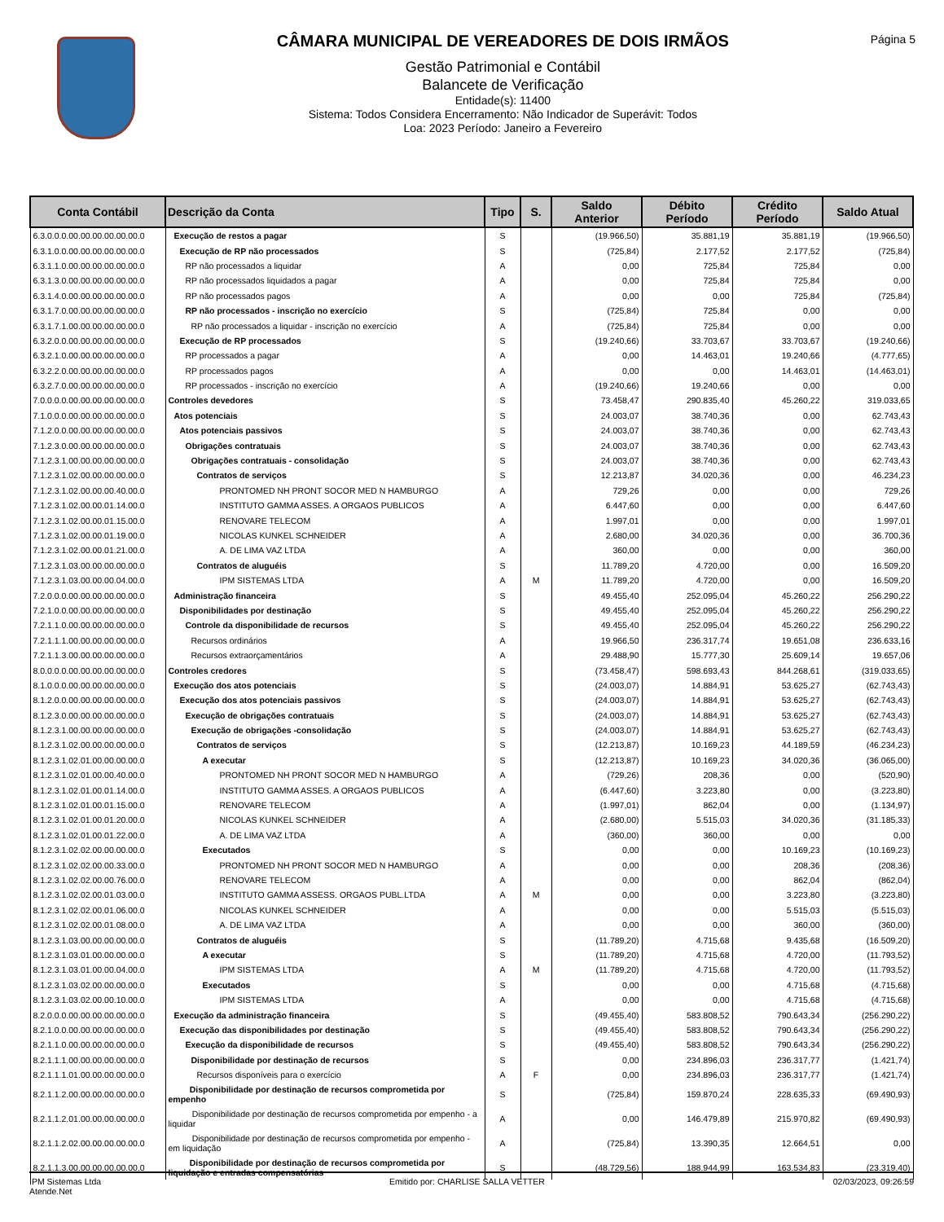CÂMARA MUNICIPAL DE VEREADORES DE DOIS IRMÃOS
Gestão Patrimonial e Contábil
Balancete de Verificação
Entidade(s): 11400
Sistema: Todos Considera Encerramento: Não Indicador de Superávit: Todos
Loa: 2023 Período: Janeiro a Fevereiro
Página 5
| Conta Contábil | Descrição da Conta | Tipo | S. | Saldo Anterior | Débito Período | Crédito Período | Saldo Atual |
| --- | --- | --- | --- | --- | --- | --- | --- |
| 6.3.0.0.0.00.00.00.00.00.00.0 | Execução de restos a pagar | S | | (19.966,50) | 35.881,19 | 35.881,19 | (19.966,50) |
| 6.3.1.0.0.00.00.00.00.00.00.0 | Execução de RP não processados | S | | (725,84) | 2.177,52 | 2.177,52 | (725,84) |
| 6.3.1.1.0.00.00.00.00.00.00.0 | RP não processados a liquidar | A | | 0,00 | 725,84 | 725,84 | 0,00 |
| 6.3.1.3.0.00.00.00.00.00.00.0 | RP não processados liquidados a pagar | A | | 0,00 | 725,84 | 725,84 | 0,00 |
| 6.3.1.4.0.00.00.00.00.00.00.0 | RP não processados pagos | A | | 0,00 | 0,00 | 725,84 | (725,84) |
| 6.3.1.7.0.00.00.00.00.00.00.0 | RP não processados - inscrição no exercício | S | | (725,84) | 725,84 | 0,00 | 0,00 |
| 6.3.1.7.1.00.00.00.00.00.00.0 | RP não processados a liquidar - inscrição no exercício | A | | (725,84) | 725,84 | 0,00 | 0,00 |
| 6.3.2.0.0.00.00.00.00.00.00.0 | Execução de RP processados | S | | (19.240,66) | 33.703,67 | 33.703,67 | (19.240,66) |
| 6.3.2.1.0.00.00.00.00.00.00.0 | RP processados a pagar | A | | 0,00 | 14.463,01 | 19.240,66 | (4.777,65) |
| 6.3.2.2.0.00.00.00.00.00.00.0 | RP processados pagos | A | | 0,00 | 0,00 | 14.463,01 | (14.463,01) |
| 6.3.2.7.0.00.00.00.00.00.00.0 | RP processados - inscrição no exercício | A | | (19.240,66) | 19.240,66 | 0,00 | 0,00 |
| 7.0.0.0.0.00.00.00.00.00.00.0 | Controles devedores | S | | 73.458,47 | 290.835,40 | 45.260,22 | 319.033,65 |
| 7.1.0.0.0.00.00.00.00.00.00.0 | Atos potenciais | S | | 24.003,07 | 38.740,36 | 0,00 | 62.743,43 |
| 7.1.2.0.0.00.00.00.00.00.00.0 | Atos potenciais passivos | S | | 24.003,07 | 38.740,36 | 0,00 | 62.743,43 |
| 7.1.2.3.0.00.00.00.00.00.00.0 | Obrigações contratuais | S | | 24.003,07 | 38.740,36 | 0,00 | 62.743,43 |
| 7.1.2.3.1.00.00.00.00.00.00.0 | Obrigações contratuais - consolidação | S | | 24.003,07 | 38.740,36 | 0,00 | 62.743,43 |
| 7.1.2.3.1.02.00.00.00.00.00.0 | Contratos de serviços | S | | 12.213,87 | 34.020,36 | 0,00 | 46.234,23 |
| 7.1.2.3.1.02.00.00.00.40.00.0 | PRONTOMED NH PRONT SOCOR MED N HAMBURGO | A | | 729,26 | 0,00 | 0,00 | 729,26 |
| 7.1.2.3.1.02.00.00.01.14.00.0 | INSTITUTO GAMMA ASSES. A ORGAOS PUBLICOS | A | | 6.447,60 | 0,00 | 0,00 | 6.447,60 |
| 7.1.2.3.1.02.00.00.01.15.00.0 | RENOVARE TELECOM | A | | 1.997,01 | 0,00 | 0,00 | 1.997,01 |
| 7.1.2.3.1.02.00.00.01.19.00.0 | NICOLAS KUNKEL SCHNEIDER | A | | 2.680,00 | 34.020,36 | 0,00 | 36.700,36 |
| 7.1.2.3.1.02.00.00.01.21.00.0 | A. DE LIMA VAZ LTDA | A | | 360,00 | 0,00 | 0,00 | 360,00 |
| 7.1.2.3.1.03.00.00.00.00.00.0 | Contratos de aluguéis | S | | 11.789,20 | 4.720,00 | 0,00 | 16.509,20 |
| 7.1.2.3.1.03.00.00.00.04.00.0 | IPM SISTEMAS LTDA | A | M | 11.789,20 | 4.720,00 | 0,00 | 16.509,20 |
| 7.2.0.0.0.00.00.00.00.00.00.0 | Administração financeira | S | | 49.455,40 | 252.095,04 | 45.260,22 | 256.290,22 |
| 7.2.1.0.0.00.00.00.00.00.00.0 | Disponibilidades por destinação | S | | 49.455,40 | 252.095,04 | 45.260,22 | 256.290,22 |
| 7.2.1.1.0.00.00.00.00.00.00.0 | Controle da disponibilidade de recursos | S | | 49.455,40 | 252.095,04 | 45.260,22 | 256.290,22 |
| 7.2.1.1.1.00.00.00.00.00.00.0 | Recursos ordinários | A | | 19.966,50 | 236.317,74 | 19.651,08 | 236.633,16 |
| 7.2.1.1.3.00.00.00.00.00.00.0 | Recursos extraorçamentários | A | | 29.488,90 | 15.777,30 | 25.609,14 | 19.657,06 |
| 8.0.0.0.0.00.00.00.00.00.00.0 | Controles credores | S | | (73.458,47) | 598.693,43 | 844.268,61 | (319.033,65) |
| 8.1.0.0.0.00.00.00.00.00.00.0 | Execução dos atos potenciais | S | | (24.003,07) | 14.884,91 | 53.625,27 | (62.743,43) |
| 8.1.2.0.0.00.00.00.00.00.00.0 | Execução dos atos potenciais passivos | S | | (24.003,07) | 14.884,91 | 53.625,27 | (62.743,43) |
| 8.1.2.3.0.00.00.00.00.00.00.0 | Execução de obrigações contratuais | S | | (24.003,07) | 14.884,91 | 53.625,27 | (62.743,43) |
| 8.1.2.3.1.00.00.00.00.00.00.0 | Execução de obrigações -consolidação | S | | (24.003,07) | 14.884,91 | 53.625,27 | (62.743,43) |
| 8.1.2.3.1.02.00.00.00.00.00.0 | Contratos de serviços | S | | (12.213,87) | 10.169,23 | 44.189,59 | (46.234,23) |
| 8.1.2.3.1.02.01.00.00.00.00.0 | A executar | S | | (12.213,87) | 10.169,23 | 34.020,36 | (36.065,00) |
| 8.1.2.3.1.02.01.00.00.40.00.0 | PRONTOMED NH PRONT SOCOR MED N HAMBURGO | A | | (729,26) | 208,36 | 0,00 | (520,90) |
| 8.1.2.3.1.02.01.00.01.14.00.0 | INSTITUTO GAMMA ASSES. A ORGAOS PUBLICOS | A | | (6.447,60) | 3.223,80 | 0,00 | (3.223,80) |
| 8.1.2.3.1.02.01.00.01.15.00.0 | RENOVARE TELECOM | A | | (1.997,01) | 862,04 | 0,00 | (1.134,97) |
| 8.1.2.3.1.02.01.00.01.20.00.0 | NICOLAS KUNKEL SCHNEIDER | A | | (2.680,00) | 5.515,03 | 34.020,36 | (31.185,33) |
| 8.1.2.3.1.02.01.00.01.22.00.0 | A. DE LIMA VAZ LTDA | A | | (360,00) | 360,00 | 0,00 | 0,00 |
| 8.1.2.3.1.02.02.00.00.00.00.0 | Executados | S | | 0,00 | 0,00 | 10.169,23 | (10.169,23) |
| 8.1.2.3.1.02.02.00.00.33.00.0 | PRONTOMED NH PRONT SOCOR MED N HAMBURGO | A | | 0,00 | 0,00 | 208,36 | (208,36) |
| 8.1.2.3.1.02.02.00.00.76.00.0 | RENOVARE TELECOM | A | | 0,00 | 0,00 | 862,04 | (862,04) |
| 8.1.2.3.1.02.02.00.01.03.00.0 | INSTITUTO GAMMA ASSESS. ORGAOS PUBL.LTDA | A | M | 0,00 | 0,00 | 3.223,80 | (3.223,80) |
| 8.1.2.3.1.02.02.00.01.06.00.0 | NICOLAS KUNKEL SCHNEIDER | A | | 0,00 | 0,00 | 5.515,03 | (5.515,03) |
| 8.1.2.3.1.02.02.00.01.08.00.0 | A. DE LIMA VAZ LTDA | A | | 0,00 | 0,00 | 360,00 | (360,00) |
| 8.1.2.3.1.03.00.00.00.00.00.0 | Contratos de aluguéis | S | | (11.789,20) | 4.715,68 | 9.435,68 | (16.509,20) |
| 8.1.2.3.1.03.01.00.00.00.00.0 | A executar | S | | (11.789,20) | 4.715,68 | 4.720,00 | (11.793,52) |
| 8.1.2.3.1.03.01.00.00.04.00.0 | IPM SISTEMAS LTDA | A | M | (11.789,20) | 4.715,68 | 4.720,00 | (11.793,52) |
| 8.1.2.3.1.03.02.00.00.00.00.0 | Executados | S | | 0,00 | 0,00 | 4.715,68 | (4.715,68) |
| 8.1.2.3.1.03.02.00.00.10.00.0 | IPM SISTEMAS LTDA | A | | 0,00 | 0,00 | 4.715,68 | (4.715,68) |
| 8.2.0.0.0.00.00.00.00.00.00.0 | Execução da administração financeira | S | | (49.455,40) | 583.808,52 | 790.643,34 | (256.290,22) |
| 8.2.1.0.0.00.00.00.00.00.00.0 | Execução das disponibilidades por destinação | S | | (49.455,40) | 583.808,52 | 790.643,34 | (256.290,22) |
| 8.2.1.1.0.00.00.00.00.00.00.0 | Execução da disponibilidade de recursos | S | | (49.455,40) | 583.808,52 | 790.643,34 | (256.290,22) |
| 8.2.1.1.1.00.00.00.00.00.00.0 | Disponibilidade por destinação de recursos | S | | 0,00 | 234.896,03 | 236.317,77 | (1.421,74) |
| 8.2.1.1.1.01.00.00.00.00.00.0 | Recursos disponíveis para o exercício | A | F | 0,00 | 234.896,03 | 236.317,77 | (1.421,74) |
| 8.2.1.1.2.00.00.00.00.00.00.0 | Disponibilidade por destinação de recursos comprometida por empenho | S | | (725,84) | 159.870,24 | 228.635,33 | (69.490,93) |
| 8.2.1.1.2.01.00.00.00.00.00.0 | Disponibilidade por destinação de recursos comprometida por empenho - a liquidar | A | | 0,00 | 146.479,89 | 215.970,82 | (69.490,93) |
| 8.2.1.1.2.02.00.00.00.00.00.0 | Disponibilidade por destinação de recursos comprometida por empenho - em liquidação | A | | (725,84) | 13.390,35 | 12.664,51 | 0,00 |
| 8.2.1.1.3.00.00.00.00.00.00.0 | Disponibilidade por destinação de recursos comprometida por liquidação e entradas compensatórias | S | | (48.729,56) | 188.944,99 | 163.534,83 | (23.319,40) |
IPM Sistemas Ltda
Atende.Net
Emitido por: CHARLISE SALLA VETTER
02/03/2023, 09:26:59